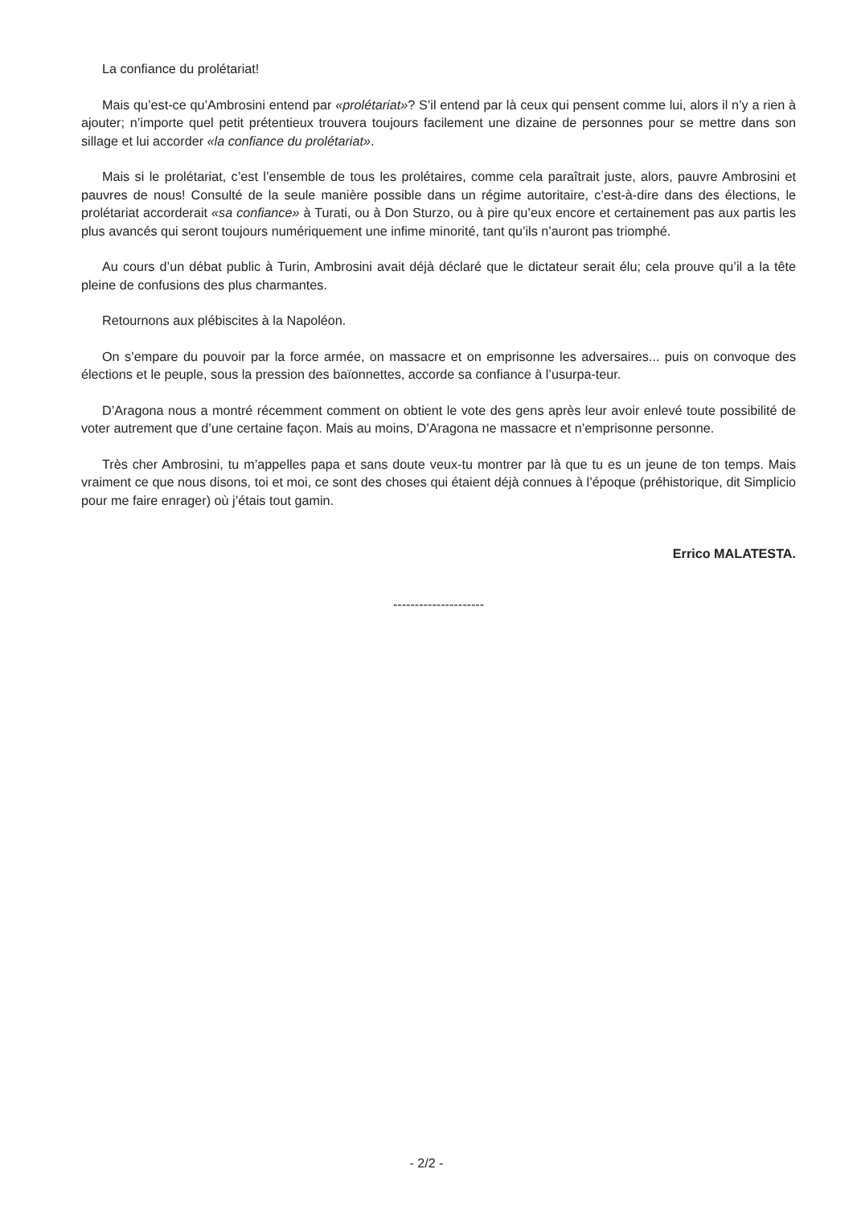La confiance du prolétariat!
Mais qu’est-ce qu’Ambrosini entend par «prolétariat»? S’il entend par là ceux qui pensent comme lui, alors il n’y a rien à ajouter; n’importe quel petit prétentieux trouvera toujours facilement une dizaine de personnes pour se mettre dans son sillage et lui accorder «la confiance du prolétariat».
Mais si le prolétariat, c’est l’ensemble de tous les prolétaires, comme cela paraîtrait juste, alors, pauvre Ambrosini et pauvres de nous! Consulté de la seule manière possible dans un régime autoritaire, c’est-à-dire dans des élections, le prolétariat accorderait «sa confiance» à Turati, ou à Don Sturzo, ou à pire qu’eux encore et certainement pas aux partis les plus avancés qui seront toujours numériquement une infime minorité, tant qu’ils n’auront pas triomphé.
Au cours d’un débat public à Turin, Ambrosini avait déjà déclaré que le dictateur serait élu; cela prouve qu’il a la tête pleine de confusions des plus charmantes.
Retournons aux plébiscites à la Napoléon.
On s’empare du pouvoir par la force armée, on massacre et on emprisonne les adversaires... puis on convoque des élections et le peuple, sous la pression des baïonnettes, accorde sa confiance à l’usurpa-teur.
D’Aragona nous a montré récemment comment on obtient le vote des gens après leur avoir enlevé toute possibilité de voter autrement que d’une certaine façon. Mais au moins, D’Aragona ne massacre et n’emprisonne personne.
Très cher Ambrosini, tu m’appelles papa et sans doute veux-tu montrer par là que tu es un jeune de ton temps. Mais vraiment ce que nous disons, toi et moi, ce sont des choses qui étaient déjà connues à l’époque (préhistorique, dit Simplicio pour me faire enrager) où j’étais tout gamin.
Errico MALATESTA.
---------------------
- 2/2 -